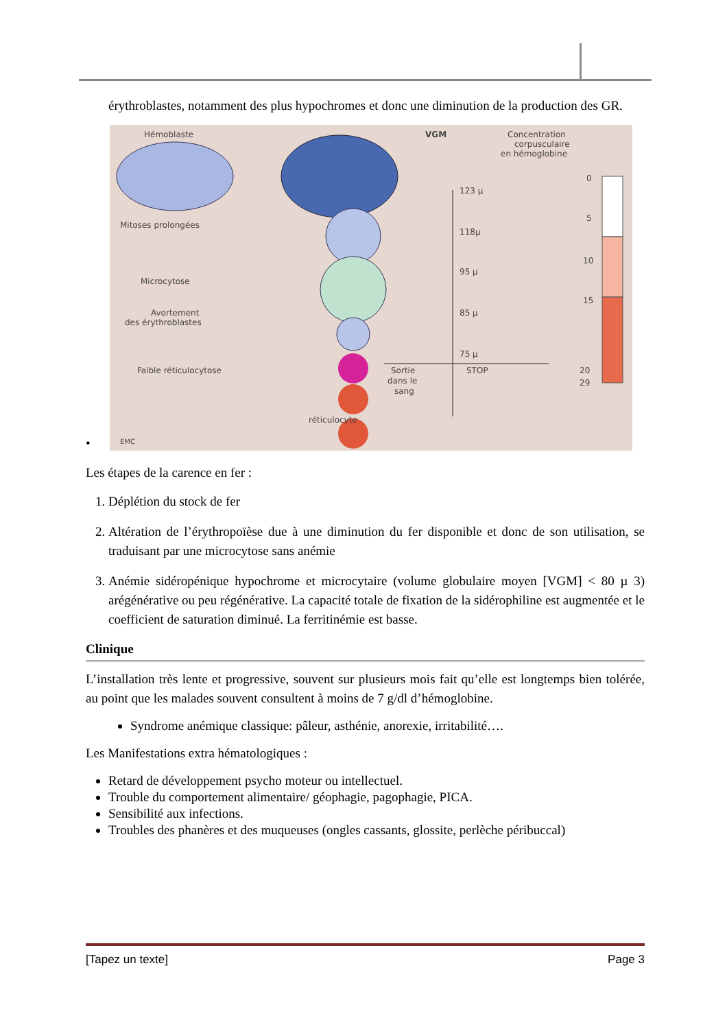érythroblastes, notamment des plus hypochromes et donc une diminution de la production des GR.
•
Hémoblaste
VGM
Concentration
corpusculaire
en hémoglobine
Mitoses prolongées
Microcytose
Avortement
des érythroblastes
Faible réticulocytose
réticulocyte
123 µ
118µ
95 µ
85 µ
75 µ
STOP
Sortie
dans le
sang
0
5
10
15
20
29
EMC
Les étapes de la carence en fer :
1. Déplétion du stock de fer
2. Altération de l’érythropoïèse due à une diminution du fer disponible et donc de son utilisation, se traduisant par une microcytose sans anémie
3. Anémie sidéropénique hypochrome et microcytaire (volume globulaire moyen [VGM] < 80 µ 3) arégénérative ou peu régénérative. La capacité totale de fixation de la sidérophiline est augmentée et le coefficient de saturation diminué. La ferritinémie est basse.
Clinique
L’installation très lente et progressive, souvent sur plusieurs mois fait qu’elle est longtemps bien tolérée, au point que les malades souvent consultent à moins de 7 g/dl d’hémoglobine.
Syndrome anémique classique: pâleur, asthénie, anorexie, irritabilité….
Les Manifestations extra hématologiques :
Retard de développement psycho moteur ou intellectuel.
Trouble du comportement alimentaire/ géophagie, pagophagie, PICA.
Sensibilité aux infections.
Troubles des phanères et des muqueuses (ongles cassants, glossite, perlèche péribuccal)
[Tapez un texte] Page 3